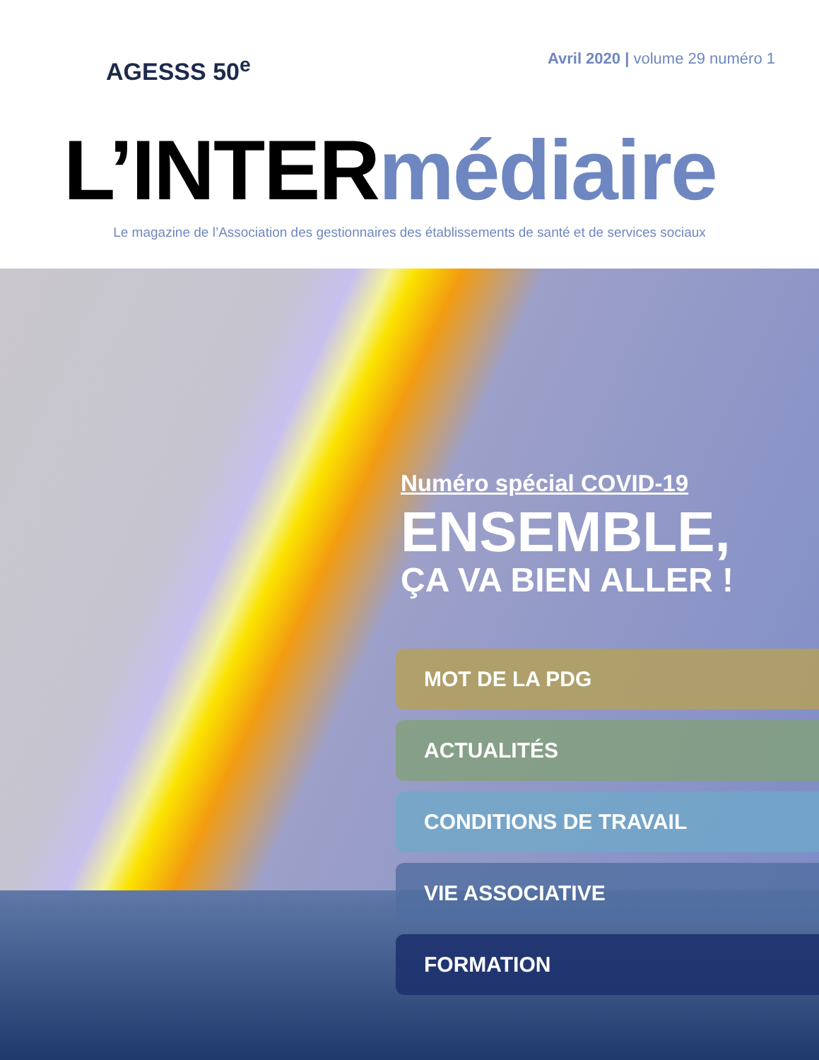AGESSS 50<sup>e</sup>
Avril 2020 | volume 29 numéro 1
L’INTERmédiaire
Le magazine de l’Association des gestionnaires des établissements de santé et de services sociaux
Numéro spécial COVID-19
ENSEMBLE,
ÇA VA BIEN ALLER !
MOT DE LA PDG
ACTUALITÉS
CONDITIONS DE TRAVAIL
VIE ASSOCIATIVE
FORMATION